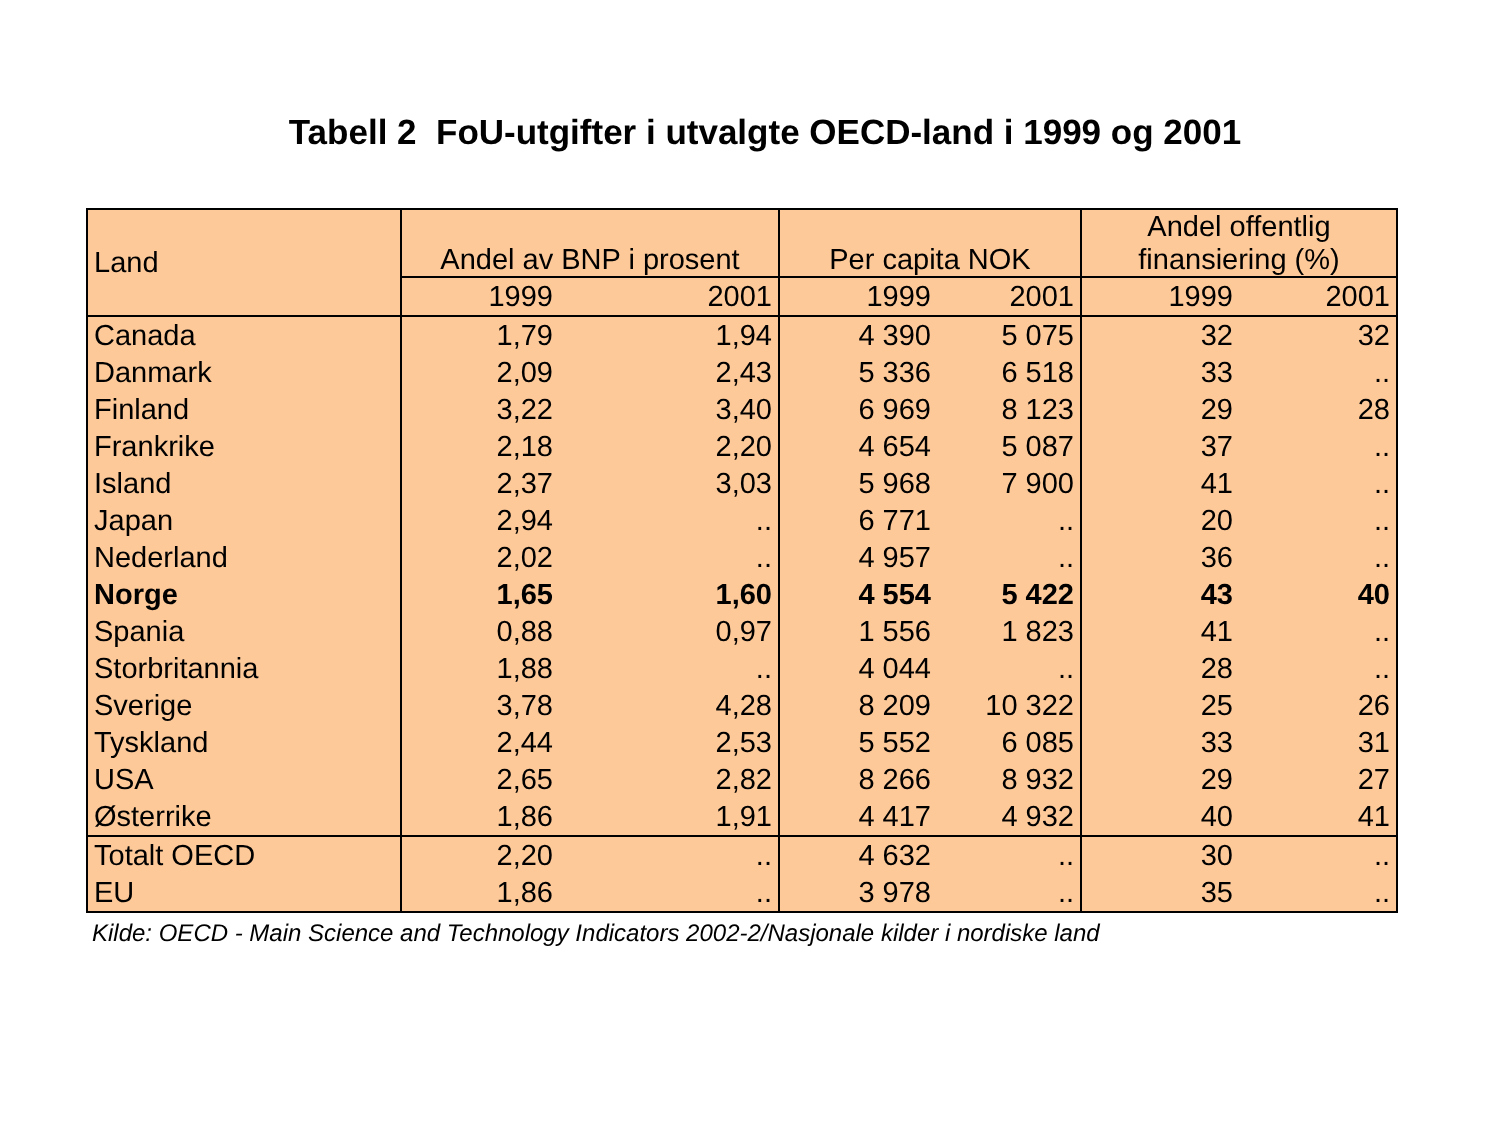Tabell 2 FoU-utgifter i utvalgte OECD-land i 1999 og 2001
| Land | Andel av BNP i prosent | | Per capita NOK | | Andel offentlig finansiering (%) | |
| --- | --- | --- | --- | --- | --- | --- |
| | 1999 | 2001 | 1999 | 2001 | 1999 | 2001 |
| Canada | 1,79 | 1,94 | 4 390 | 5 075 | 32 | 32 |
| Danmark | 2,09 | 2,43 | 5 336 | 6 518 | 33 | .. |
| Finland | 3,22 | 3,40 | 6 969 | 8 123 | 29 | 28 |
| Frankrike | 2,18 | 2,20 | 4 654 | 5 087 | 37 | .. |
| Island | 2,37 | 3,03 | 5 968 | 7 900 | 41 | .. |
| Japan | 2,94 | .. | 6 771 | .. | 20 | .. |
| Nederland | 2,02 | .. | 4 957 | .. | 36 | .. |
| Norge | 1,65 | 1,60 | 4 554 | 5 422 | 43 | 40 |
| Spania | 0,88 | 0,97 | 1 556 | 1 823 | 41 | .. |
| Storbritannia | 1,88 | .. | 4 044 | .. | 28 | .. |
| Sverige | 3,78 | 4,28 | 8 209 | 10 322 | 25 | 26 |
| Tyskland | 2,44 | 2,53 | 5 552 | 6 085 | 33 | 31 |
| USA | 2,65 | 2,82 | 8 266 | 8 932 | 29 | 27 |
| Østerrike | 1,86 | 1,91 | 4 417 | 4 932 | 40 | 41 |
| Totalt OECD | 2,20 | .. | 4 632 | .. | 30 | .. |
| EU | 1,86 | .. | 3 978 | .. | 35 | .. |
Kilde: OECD - Main Science and Technology Indicators 2002-2/Nasjonale kilder i nordiske land